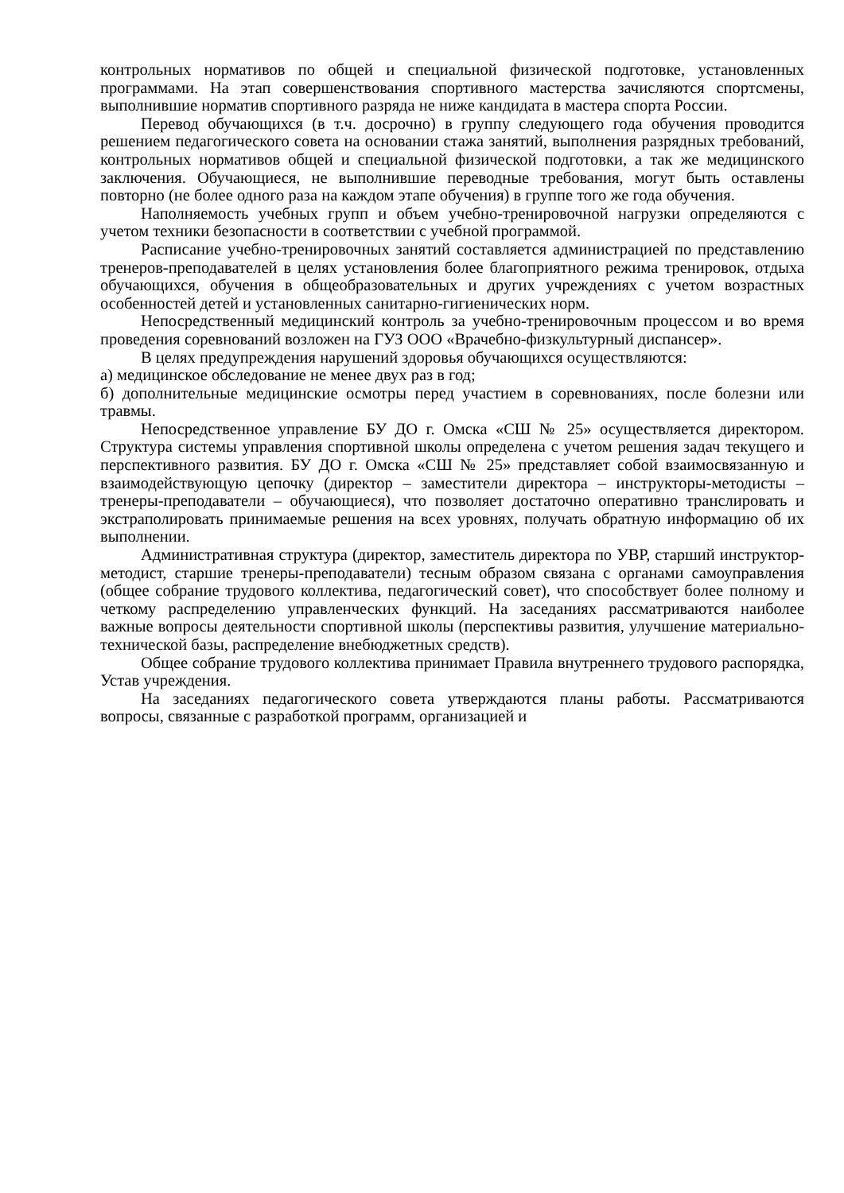контрольных нормативов по общей и специальной физической подготовке, установленных программами. На этап совершенствования спортивного мастерства зачисляются спортсмены, выполнившие норматив спортивного разряда не ниже кандидата в мастера спорта России.
Перевод обучающихся (в т.ч. досрочно) в группу следующего года обучения проводится решением педагогического совета на основании стажа занятий, выполнения разрядных требований, контрольных нормативов общей и специальной физической подготовки, а так же медицинского заключения. Обучающиеся, не выполнившие переводные требования, могут быть оставлены повторно (не более одного раза на каждом этапе обучения) в группе того же года обучения.
Наполняемость учебных групп и объем учебно-тренировочной нагрузки определяются с учетом техники безопасности в соответствии с учебной программой.
Расписание учебно-тренировочных занятий составляется администрацией по представлению тренеров-преподавателей в целях установления более благоприятного режима тренировок, отдыха обучающихся, обучения в общеобразовательных и других учреждениях с учетом возрастных особенностей детей и установленных санитарно-гигиенических норм.
Непосредственный медицинский контроль за учебно-тренировочным процессом и во время проведения соревнований возложен на ГУЗ ООО «Врачебно-физкультурный диспансер».
В целях предупреждения нарушений здоровья обучающихся осуществляются:
а) медицинское обследование не менее двух раз в год;
б) дополнительные медицинские осмотры перед участием в соревнованиях, после болезни или травмы.
Непосредственное управление БУ ДО г. Омска «СШ № 25» осуществляется директором. Структура системы управления спортивной школы определена с учетом решения задач текущего и перспективного развития. БУ ДО г. Омска «СШ № 25» представляет собой взаимосвязанную и взаимодействующую цепочку (директор – заместители директора – инструкторы-методисты – тренеры-преподаватели – обучающиеся), что позволяет достаточно оперативно транслировать и экстраполировать принимаемые решения на всех уровнях, получать обратную информацию об их выполнении.
Административная структура (директор, заместитель директора по УВР, старший инструктор-методист, старшие тренеры-преподаватели) тесным образом связана с органами самоуправления (общее собрание трудового коллектива, педагогический совет), что способствует более полному и четкому распределению управленческих функций. На заседаниях рассматриваются наиболее важные вопросы деятельности спортивной школы (перспективы развития, улучшение материально-технической базы, распределение внебюджетных средств).
Общее собрание трудового коллектива принимает Правила внутреннего трудового распорядка, Устав учреждения.
На заседаниях педагогического совета утверждаются планы работы. Рассматриваются вопросы, связанные с разработкой программ, организацией и